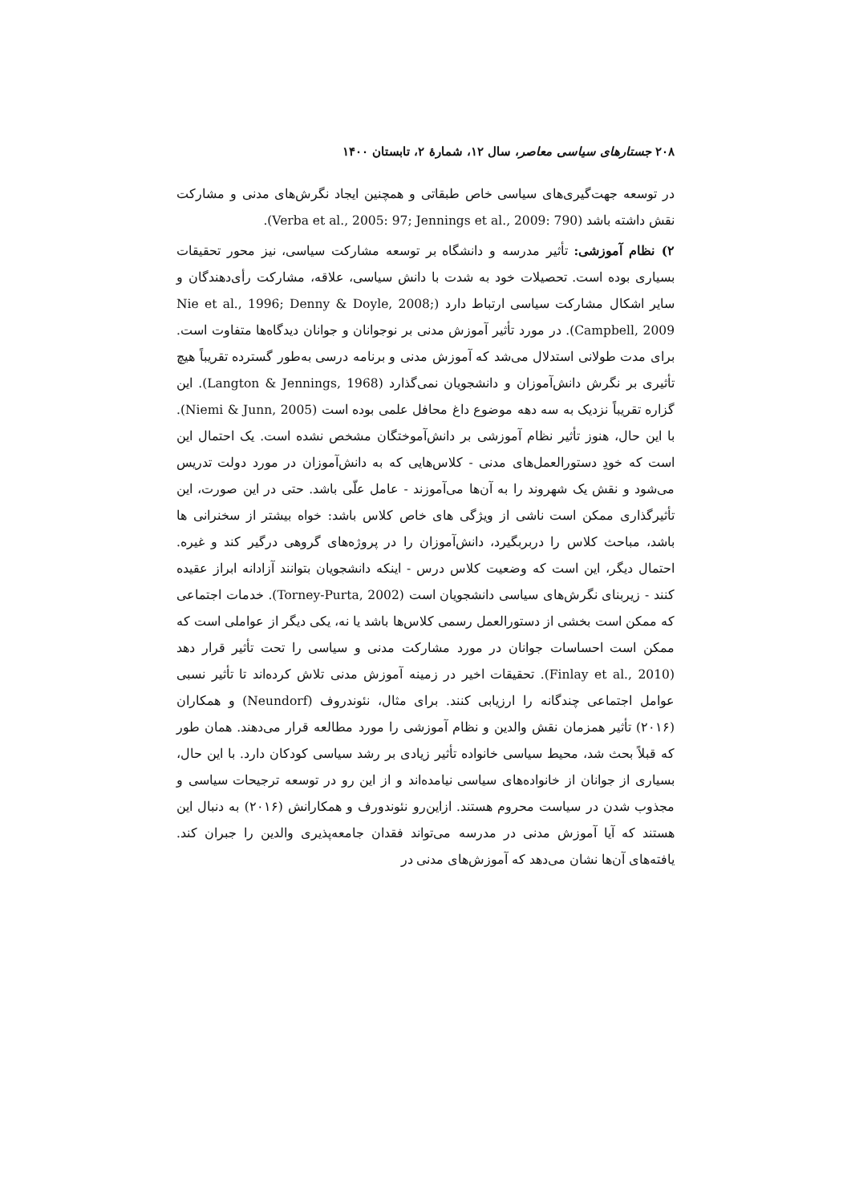۲۰۸ جستارهای سیاسی معاصر، سال ۱۲، شمارهٔ ۲، تابستان ۱۴۰۰
در توسعه جهت‌گیری‌های سیاسی خاص طبقاتی و همچنین ایجاد نگرش‌های مدنی و مشارکت نقش داشته باشد (Verba et al., 2005: 97; Jennings et al., 2009: 790).
۲) نظام آموزشی: تأثیر مدرسه و دانشگاه بر توسعه مشارکت سیاسی، نیز محور تحقیقات بسیاری بوده است. تحصیلات خود به شدت با دانش سیاسی، علاقه، مشارکت رأی‌دهندگان و سایر اشکال مشارکت سیاسی ارتباط دارد (Nie et al., 1996; Denny & Doyle, 2008; Campbell, 2009). در مورد تأثیر آموزش مدنی بر نوجوانان و جوانان دیدگاه‌ها متفاوت است. برای مدت طولانی استدلال می‌شد که آموزش مدنی و برنامه درسی به‌طور گسترده تقریباً هیچ تأثیری بر نگرش دانش‌آموزان و دانشجویان نمی‌گذارد (Langton & Jennings, 1968). این گزاره تقریباً نزدیک به سه دهه موضوع داغ محافل علمی بوده است (Niemi & Junn, 2005). با این حال، هنوز تأثیر نظام آموزشی بر دانش‌آموختگان مشخص نشده است. یک احتمال این است که خودِ دستورالعمل‌های مدنی - کلاس‌هایی که به دانش‌آموزان در مورد دولت تدریس می‌شود و نقش یک شهروند را به آن‌ها می‌آموزند - عامل علّی باشد. حتی در این صورت، این تأثیرگذاری ممکن است ناشی از ویژگی های خاص کلاس باشد: خواه بیشتر از سخنرانی ها باشد، مباحث کلاس را دربربگیرد، دانش‌آموزان را در پروژه‌های گروهی درگیر کند و غیره. احتمال دیگر، این است که وضعیت کلاس درس - اینکه دانشجویان بتوانند آزادانه ابراز عقیده کنند - زیربنای نگرش‌های سیاسی دانشجویان است (Torney-Purta, 2002). خدمات اجتماعی که ممکن است بخشی از دستورالعمل رسمی کلاس‌ها باشد یا نه، یکی دیگر از عواملی است که ممکن است احساسات جوانان در مورد مشارکت مدنی و سیاسی را تحت تأثیر قرار دهد (Finlay et al., 2010). تحقیقات اخیر در زمینه آموزش مدنی تلاش کرده‌اند تا تأثیر نسبی عوامل اجتماعی چندگانه را ارزیابی کنند. برای مثال، نئوندروف (Neundorf) و همکاران (۲۰۱۶) تأثیر همزمان نقش والدین و نظام آموزشی را مورد مطالعه قرار می‌دهند. همان طور که قبلاً بحث شد، محیط سیاسی خانواده تأثیر زیادی بر رشد سیاسی کودکان دارد. با این حال، بسیاری از جوانان از خانواده‌های سیاسی نیامده‌اند و از این رو در توسعه ترجیحات سیاسی و مجذوب شدن در سیاست محروم هستند. ازاین‌رو نئوندورف و همکارانش (۲۰۱۶) به دنبال این هستند که آیا آموزش مدنی در مدرسه می‌تواند فقدان جامعه‌پذیری والدین را جبران کند. یافته‌های آن‌ها نشان می‌دهد که آموزش‌های مدنی در